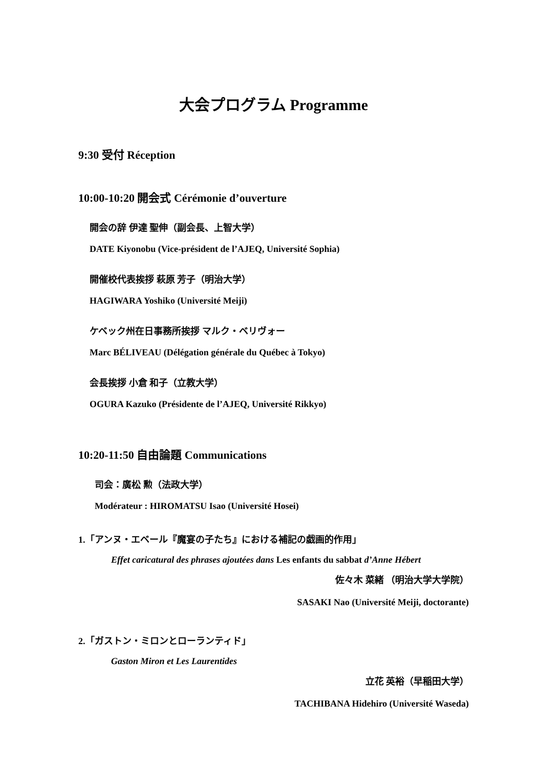大会プログラム Programme
9:30 受付 Réception
10:00-10:20 開会式 Cérémonie d’ouverture
開会の辞 伊達 聖伸（副会長、上智大学）
DATE Kiyonobu (Vice-président de l’AJEQ, Université Sophia)
開催校代表挨拶 萩原 芳子（明治大学）
HAGIWARA Yoshiko (Université Meiji)
ケベック州在日事務所挨拶 マルク・ベリヴォー
Marc BÉLIVEAU (Délégation générale du Québec à Tokyo)
会長挨拶 小倉 和子（立教大学）
OGURA Kazuko (Présidente de l’AJEQ, Université Rikkyo)
10:20-11:50 自由論題 Communications
司会：廣松 勲（法政大学）
Modérateur : HIROMATSU Isao (Université Hosei)
1.「アンヌ・エベール『魔宴の子たち』における補記の戯画的作用」
Effet caricatural des phrases ajoutées dans Les enfants du sabbat d’Anne Hébert
佐々木 菜緒 （明治大学大学院）
SASAKI Nao (Université Meiji, doctorante)
2.「ガストン・ミロンとローランティド」
Gaston Miron et Les Laurentides
立花 英裕（早稲田大学）
TACHIBANA Hidehiro (Université Waseda)